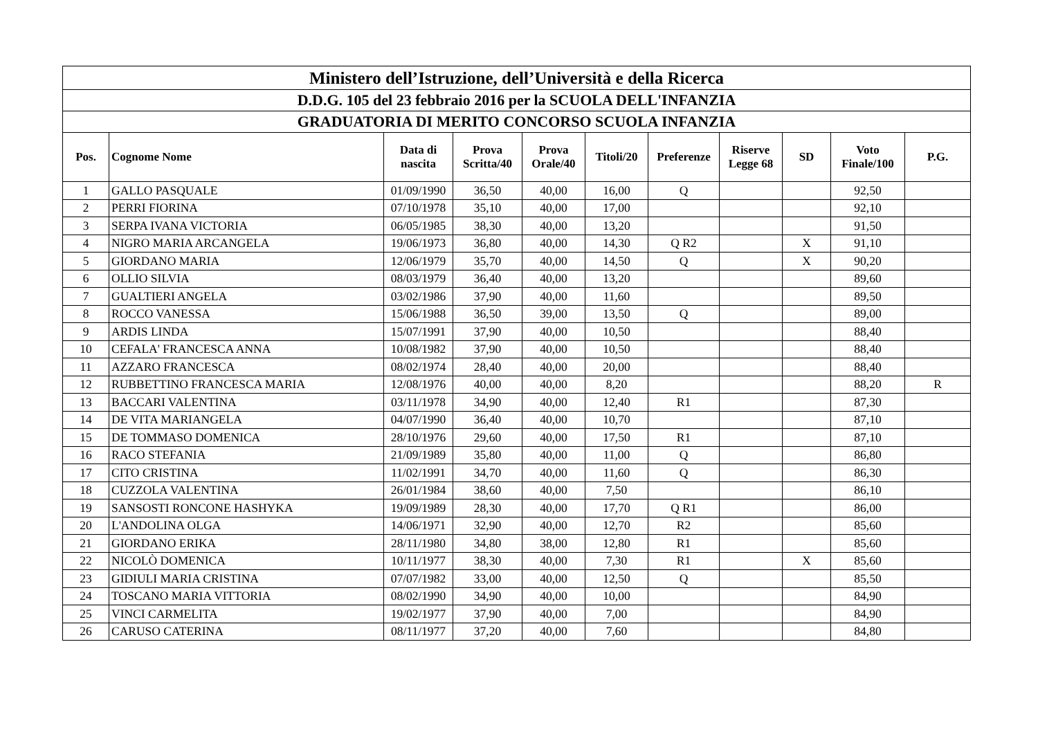| Ministero dell’Istruzione, dell’Università e della Ricerca | | | | | | | | | | |
| --- | --- | --- | --- | --- | --- | --- | --- | --- | --- | --- |
| D.D.G. 105 del 23 febbraio 2016 per la SCUOLA DELL'INFANZIA | | | | | | | | | | |
| GRADUATORIA DI MERITO CONCORSO SCUOLA INFANZIA | | | | | | | | | | |
| Pos. | Cognome Nome | Data di nascita | Prova Scritta/40 | Prova Orale/40 | Titoli/20 | Preferenze | Riserve Legge 68 | SD | Voto Finale/100 | P.G. |
| 1 | GALLO PASQUALE | 01/09/1990 | 36,50 | 40,00 | 16,00 | Q | | | 92,50 | |
| 2 | PERRI FIORINA | 07/10/1978 | 35,10 | 40,00 | 17,00 | | | | 92,10 | |
| 3 | SERPA IVANA VICTORIA | 06/05/1985 | 38,30 | 40,00 | 13,20 | | | | 91,50 | |
| 4 | NIGRO MARIA ARCANGELA | 19/06/1973 | 36,80 | 40,00 | 14,30 | Q R2 | | X | 91,10 | |
| 5 | GIORDANO MARIA | 12/06/1979 | 35,70 | 40,00 | 14,50 | Q | | X | 90,20 | |
| 6 | OLLIO SILVIA | 08/03/1979 | 36,40 | 40,00 | 13,20 | | | | 89,60 | |
| 7 | GUALTIERI ANGELA | 03/02/1986 | 37,90 | 40,00 | 11,60 | | | | 89,50 | |
| 8 | ROCCO VANESSA | 15/06/1988 | 36,50 | 39,00 | 13,50 | Q | | | 89,00 | |
| 9 | ARDIS LINDA | 15/07/1991 | 37,90 | 40,00 | 10,50 | | | | 88,40 | |
| 10 | CEFALA' FRANCESCA ANNA | 10/08/1982 | 37,90 | 40,00 | 10,50 | | | | 88,40 | |
| 11 | AZZARO FRANCESCA | 08/02/1974 | 28,40 | 40,00 | 20,00 | | | | 88,40 | |
| 12 | RUBBETTINO FRANCESCA MARIA | 12/08/1976 | 40,00 | 40,00 | 8,20 | | | | 88,20 | R |
| 13 | BACCARI VALENTINA | 03/11/1978 | 34,90 | 40,00 | 12,40 | R1 | | | 87,30 | |
| 14 | DE VITA MARIANGELA | 04/07/1990 | 36,40 | 40,00 | 10,70 | | | | 87,10 | |
| 15 | DE TOMMASO DOMENICA | 28/10/1976 | 29,60 | 40,00 | 17,50 | R1 | | | 87,10 | |
| 16 | RACO STEFANIA | 21/09/1989 | 35,80 | 40,00 | 11,00 | Q | | | 86,80 | |
| 17 | CITO CRISTINA | 11/02/1991 | 34,70 | 40,00 | 11,60 | Q | | | 86,30 | |
| 18 | CUZZOLA VALENTINA | 26/01/1984 | 38,60 | 40,00 | 7,50 | | | | 86,10 | |
| 19 | SANSOSTI RONCONE HASHYKA | 19/09/1989 | 28,30 | 40,00 | 17,70 | Q R1 | | | 86,00 | |
| 20 | L'ANDOLINA OLGA | 14/06/1971 | 32,90 | 40,00 | 12,70 | R2 | | | 85,60 | |
| 21 | GIORDANO ERIKA | 28/11/1980 | 34,80 | 38,00 | 12,80 | R1 | | | 85,60 | |
| 22 | NICOLÒ DOMENICA | 10/11/1977 | 38,30 | 40,00 | 7,30 | R1 | | X | 85,60 | |
| 23 | GIDIULI MARIA CRISTINA | 07/07/1982 | 33,00 | 40,00 | 12,50 | Q | | | 85,50 | |
| 24 | TOSCANO MARIA VITTORIA | 08/02/1990 | 34,90 | 40,00 | 10,00 | | | | 84,90 | |
| 25 | VINCI CARMELITA | 19/02/1977 | 37,90 | 40,00 | 7,00 | | | | 84,90 | |
| 26 | CARUSO CATERINA | 08/11/1977 | 37,20 | 40,00 | 7,60 | | | | 84,80 | |